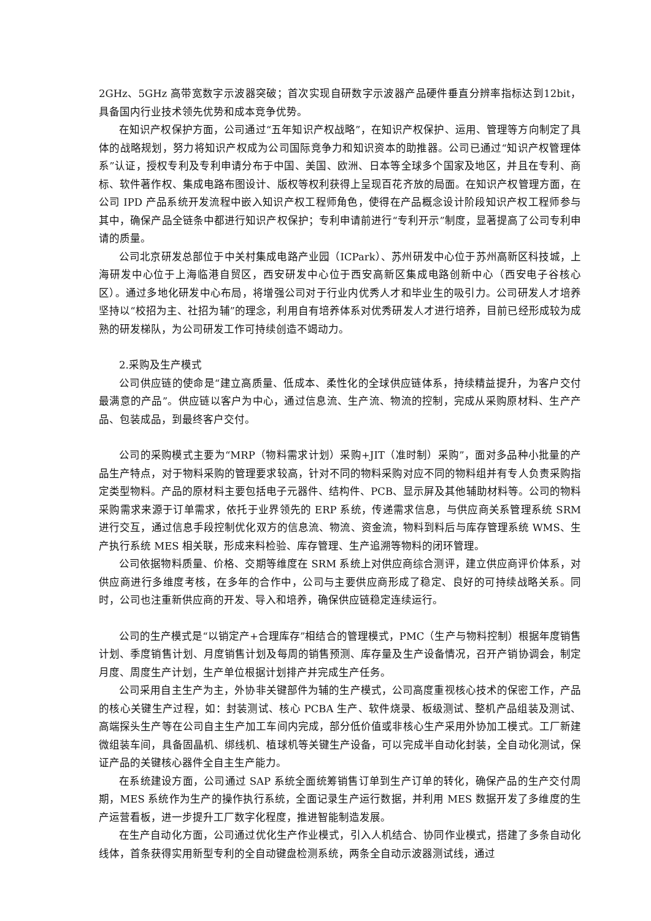2GHz、5GHz 高带宽数字示波器突破；首次实现自研数字示波器产品硬件垂直分辨率指标达到12bit，具备国内行业技术领先优势和成本竞争优势。
在知识产权保护方面，公司通过“五年知识产权战略”，在知识产权保护、运用、管理等方向制定了具体的战略规划，努力将知识产权成为公司国际竞争力和知识资本的助推器。公司已通过“知识产权管理体系”认证，授权专利及专利申请分布于中国、美国、欧洲、日本等全球多个国家及地区，并且在专利、商标、软件著作权、集成电路布图设计、版权等权利获得上呈现百花齐放的局面。在知识产权管理方面，在公司 IPD 产品系统开发流程中嵌入知识产权工程师角色，使得在产品概念设计阶段知识产权工程师参与其中，确保产品全链条中都进行知识产权保护；专利申请前进行“专利开示”制度，显著提高了公司专利申请的质量。
公司北京研发总部位于中关村集成电路产业园（ICPark）、苏州研发中心位于苏州高新区科技城，上海研发中心位于上海临港自贸区，西安研发中心位于西安高新区集成电路创新中心（西安电子谷核心区）。通过多地化研发中心布局，将增强公司对于行业内优秀人才和毕业生的吸引力。公司研发人才培养坚持以“校招为主、社招为辅”的理念，利用自有培养体系对优秀研发人才进行培养，目前已经形成较为成熟的研发梯队，为公司研发工作可持续创造不竭动力。
2.采购及生产模式
公司供应链的使命是“建立高质量、低成本、柔性化的全球供应链体系，持续精益提升，为客户交付最满意的产品”。供应链以客户为中心，通过信息流、生产流、物流的控制，完成从采购原材料、生产产品、包装成品，到最终客户交付。
公司的采购模式主要为“MRP（物料需求计划）采购+JIT（准时制）采购”，面对多品种小批量的产品生产特点，对于物料采购的管理要求较高，针对不同的物料采购对应不同的物料组并有专人负责采购指定类型物料。产品的原材料主要包括电子元器件、结构件、PCB、显示屏及其他辅助材料等。公司的物料采购需求来源于订单需求，依托于业界领先的 ERP 系统，传递需求信息，与供应商关系管理系统 SRM 进行交互，通过信息手段控制优化双方的信息流、物流、资金流，物料到料后与库存管理系统 WMS、生产执行系统 MES 相关联，形成来料检验、库存管理、生产追溯等物料的闭环管理。
公司依据物料质量、价格、交期等维度在 SRM 系统上对供应商综合测评，建立供应商评价体系，对供应商进行多维度考核，在多年的合作中，公司与主要供应商形成了稳定、良好的可持续战略关系。同时，公司也注重新供应商的开发、导入和培养，确保供应链稳定连续运行。
公司的生产模式是“以销定产+合理库存”相结合的管理模式，PMC（生产与物料控制）根据年度销售计划、季度销售计划、月度销售计划及每周的销售预测、库存量及生产设备情况，召开产销协调会，制定月度、周度生产计划，生产单位根据计划排产并完成生产任务。
公司采用自主生产为主，外协非关键部件为辅的生产模式，公司高度重视核心技术的保密工作，产品的核心关键生产过程，如：封装测试、核心 PCBA 生产、软件烧录、板级测试、整机产品组装及测试、高端探头生产等在公司自主生产加工车间内完成，部分低价值或非核心生产采用外协加工模式。工厂新建微组装车间，具备固晶机、绑线机、植球机等关键生产设备，可以完成半自动化封装，全自动化测试，保证产品的关键核心器件全自主生产能力。
在系统建设方面，公司通过 SAP 系统全面统筹销售订单到生产订单的转化，确保产品的生产交付周期，MES 系统作为生产的操作执行系统，全面记录生产运行数据，并利用 MES 数据开发了多维度的生产运营看板，进一步提升工厂数字化程度，推进智能制造发展。
在生产自动化方面，公司通过优化生产作业模式，引入人机结合、协同作业模式，搭建了多条自动化线体，首条获得实用新型专利的全自动键盘检测系统，两条全自动示波器测试线，通过